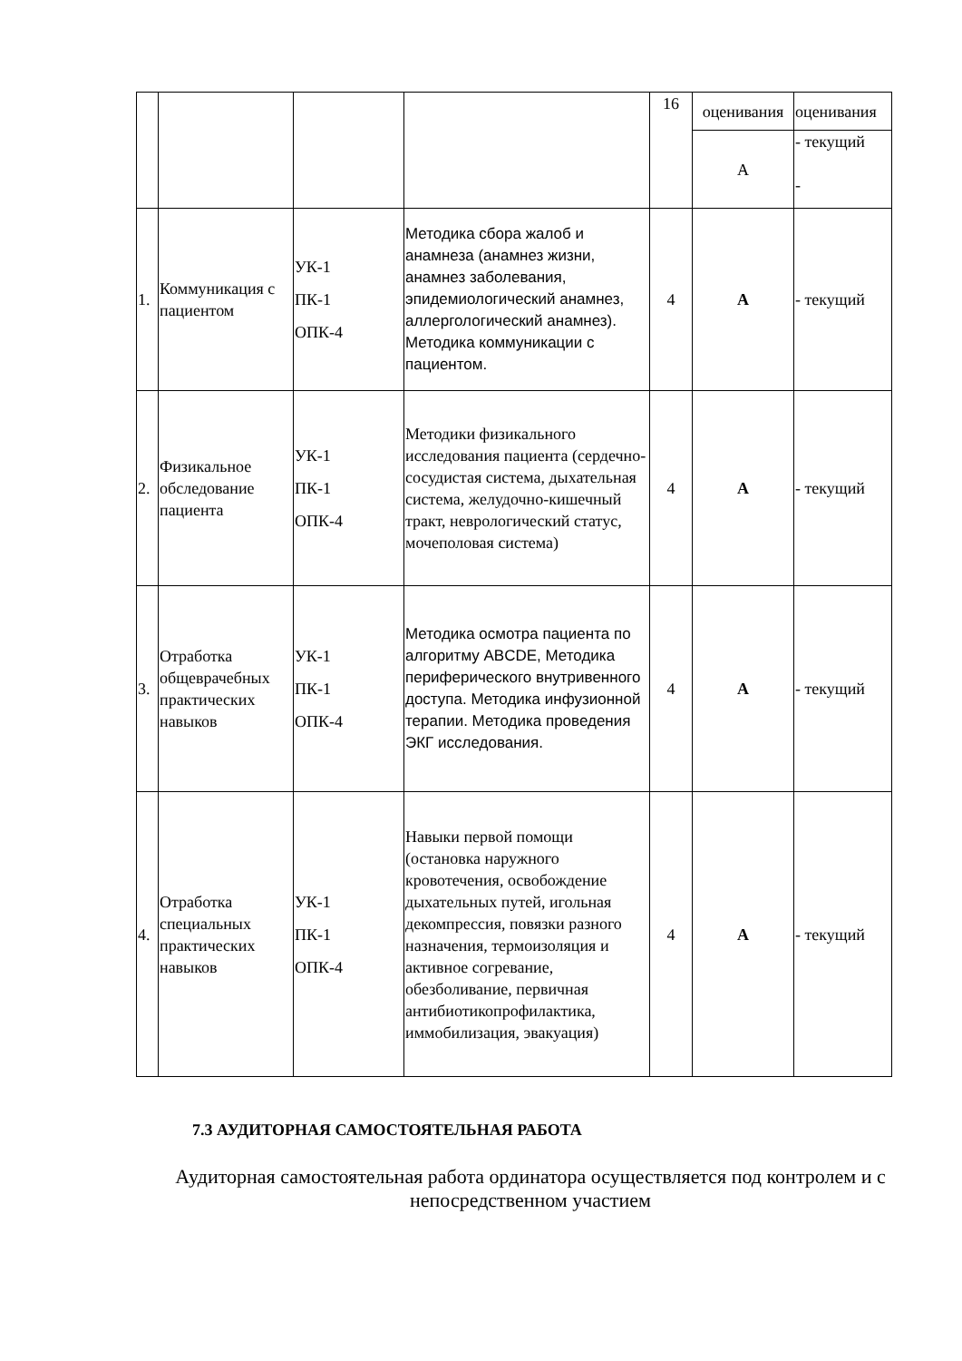| | | | | 16 | оценивания | оценивания |
| | | | | | А | - текущий - |
| 1. | Коммуникация с пациентом | УК-1 ПК-1 ОПК-4 | Методика сбора жалоб и анамнеза (анамнез жизни, анамнез заболевания, эпидемиологический анамнез, аллергологический анамнез). Методика коммуникации с пациентом. | 4 | А | - текущий |
| 2. | Физикальное обследование пациента | УК-1 ПК-1 ОПК-4 | Методики физикального исследования пациента (сердечно-сосудистая система, дыхательная система, желудочно-кишечный тракт, неврологический статус, мочеполовая система) | 4 | А | - текущий |
| 3. | Отработка общеврачебных практических навыков | УК-1 ПК-1 ОПК-4 | Методика осмотра пациента по алгоритму ABCDE, Методика периферического внутривенного доступа. Методика инфузионной терапии. Методика проведения ЭКГ исследования. | 4 | А | - текущий |
| 4. | Отработка специальных практических навыков | УК-1 ПК-1 ОПК-4 | Навыки первой помощи (остановка наружного кровотечения, освобождение дыхательных путей, игольная декомпрессия, повязки разного назначения, термоизоляция и активное согревание, обезболивание, первичная антибиотикопрофилактика, иммобилизация, эвакуация) | 4 | А | - текущий |
7.3 АУДИТОРНАЯ САМОСТОЯТЕЛЬНАЯ РАБОТА
Аудиторная самостоятельная работа ординатора осуществляется под контролем и с непосредственном участием